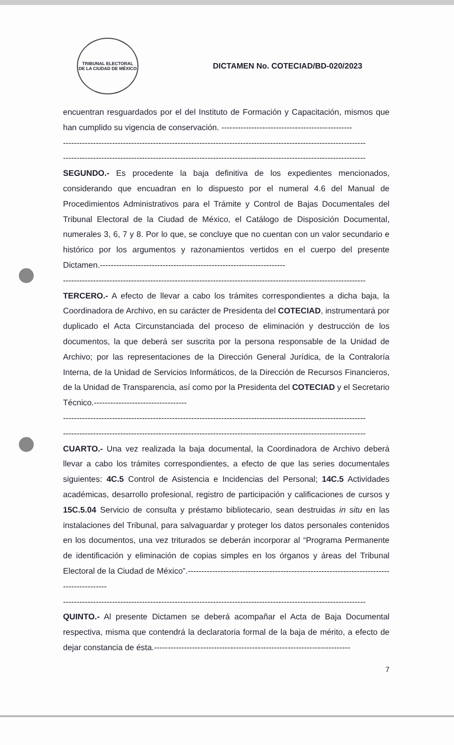TRIBUNAL ELECTORAL
DE LA CIUDAD DE MÉXICO
DICTAMEN No. COTECIAD/BD-020/2023
encuentran resguardados por el del Instituto de Formación y Capacitación, mismos que han cumplido su vigencia de conservación. ------------------------------------------------
---------------------------------------------------------------------------------------------------------------
---------------------------------------------------------------------------------------------------------------
SEGUNDO.- Es procedente la baja definitiva de los expedientes mencionados, considerando que encuadran en lo dispuesto por el numeral 4.6 del Manual de Procedimientos Administrativos para el Trámite y Control de Bajas Documentales del Tribunal Electoral de la Ciudad de México, el Catálogo de Disposición Documental, numerales 3, 6, 7 y 8. Por lo que, se concluye que no cuentan con un valor secundario e histórico por los argumentos y razonamientos vertidos en el cuerpo del presente Dictamen.--------------------------------------------------------------------
---------------------------------------------------------------------------------------------------------------
TERCERO.- A efecto de llevar a cabo los trámites correspondientes a dicha baja, la Coordinadora de Archivo, en su carácter de Presidenta del COTECIAD, instrumentará por duplicado el Acta Circunstanciada del proceso de eliminación y destrucción de los documentos, la que deberá ser suscrita por la persona responsable de la Unidad de Archivo; por las representaciones de la Dirección General Jurídica, de la Contraloría Interna, de la Unidad de Servicios Informáticos, de la Dirección de Recursos Financieros, de la Unidad de Transparencia, así como por la Presidenta del COTECIAD y el Secretario Técnico.----------------------------------
---------------------------------------------------------------------------------------------------------------
---------------------------------------------------------------------------------------------------------------
CUARTO.- Una vez realizada la baja documental, la Coordinadora de Archivo deberá llevar a cabo los trámites correspondientes, a efecto de que las series documentales siguientes: 4C.5 Control de Asistencia e Incidencias del Personal; 14C.5 Actividades académicas, desarrollo profesional, registro de participación y calificaciones de cursos y 15C.5.04 Servicio de consulta y préstamo bibliotecario, sean destruidas in situ en las instalaciones del Tribunal, para salvaguardar y proteger los datos personales contenidos en los documentos, una vez triturados se deberán incorporar al “Programa Permanente de identificación y eliminación de copias simples en los órganos y áreas del Tribunal Electoral de la Ciudad de México”.------------------------------------------------------------------------------------------
---------------------------------------------------------------------------------------------------------------
QUINTO.- Al presente Dictamen se deberá acompañar el Acta de Baja Documental respectiva, misma que contendrá la declaratoria formal de la baja de mérito, a efecto de dejar constancia de ésta.------------------------------------------------------------------------
7